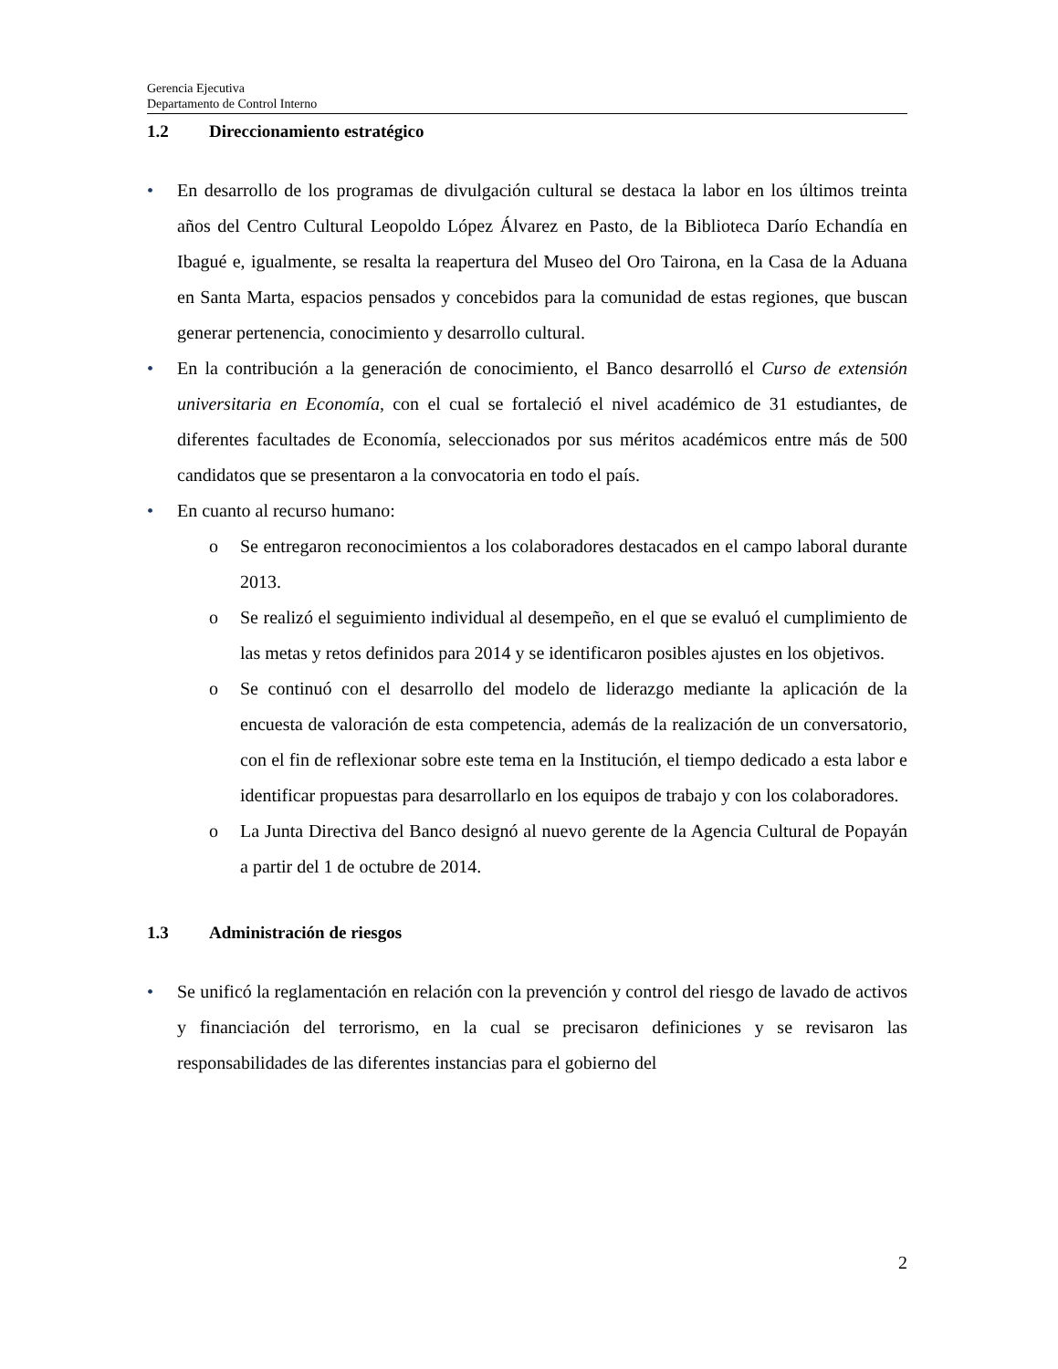Gerencia Ejecutiva
Departamento de Control Interno
1.2 Direccionamiento estratégico
En desarrollo de los programas de divulgación cultural se destaca la labor en los últimos treinta años del Centro Cultural Leopoldo López Álvarez en Pasto, de la Biblioteca Darío Echandía en Ibagué e, igualmente, se resalta la reapertura del Museo del Oro Tairona, en la Casa de la Aduana en Santa Marta, espacios pensados y concebidos para la comunidad de estas regiones, que buscan generar pertenencia, conocimiento y desarrollo cultural.
En la contribución a la generación de conocimiento, el Banco desarrolló el Curso de extensión universitaria en Economía, con el cual se fortaleció el nivel académico de 31 estudiantes, de diferentes facultades de Economía, seleccionados por sus méritos académicos entre más de 500 candidatos que se presentaron a la convocatoria en todo el país.
En cuanto al recurso humano:
o Se entregaron reconocimientos a los colaboradores destacados en el campo laboral durante 2013.
o Se realizó el seguimiento individual al desempeño, en el que se evaluó el cumplimiento de las metas y retos definidos para 2014 y se identificaron posibles ajustes en los objetivos.
o Se continuó con el desarrollo del modelo de liderazgo mediante la aplicación de la encuesta de valoración de esta competencia, además de la realización de un conversatorio, con el fin de reflexionar sobre este tema en la Institución, el tiempo dedicado a esta labor e identificar propuestas para desarrollarlo en los equipos de trabajo y con los colaboradores.
o La Junta Directiva del Banco designó al nuevo gerente de la Agencia Cultural de Popayán a partir del 1 de octubre de 2014.
1.3 Administración de riesgos
Se unificó la reglamentación en relación con la prevención y control del riesgo de lavado de activos y financiación del terrorismo, en la cual se precisaron definiciones y se revisaron las responsabilidades de las diferentes instancias para el gobierno del
2